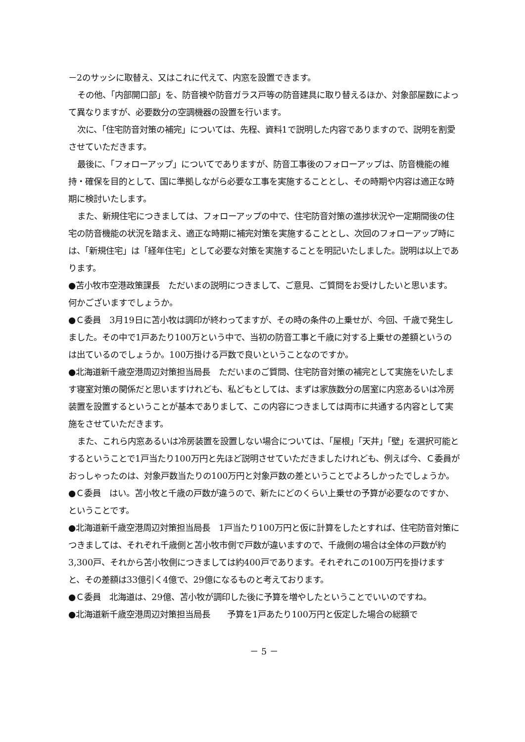－2のサッシに取替え、又はこれに代えて、内窓を設置できます。
その他、「内部開口部」を、防音襖や防音ガラス戸等の防音建具に取り替えるほか、対象部屋数によって異なりますが、必要数分の空調機器の設置を行います。
次に、「住宅防音対策の補完」については、先程、資料1で説明した内容でありますので、説明を割愛させていただきます。
最後に、「フォローアップ」についてでありますが、防音工事後のフォローアップは、防音機能の維持・確保を目的として、国に準拠しながら必要な工事を実施することとし、その時期や内容は適正な時期に検討いたします。
また、新規住宅につきましては、フォローアップの中で、住宅防音対策の進捗状況や一定期間後の住宅の防音機能の状況を踏まえ、適正な時期に補完対策を実施することとし、次回のフォローアップ時には、「新規住宅」は「経年住宅」として必要な対策を実施することを明記いたしました。説明は以上であります。
●苫小牧市空港政策課長　ただいまの説明につきまして、ご意見、ご質問をお受けしたいと思います。何かございますでしょうか。
●Ｃ委員　3月19日に苫小牧は調印が終わってますが、その時の条件の上乗せが、今回、千歳で発生しました。その中で1戸あたり100万という中で、当初の防音工事と千歳に対する上乗せの差額というのは出ているのでしょうか。100万掛ける戸数で良いということなのですか。
●北海道新千歳空港周辺対策担当局長　ただいまのご質問、住宅防音対策の補完として実施をいたします寝室対策の関係だと思いますけれども、私どもとしては、まずは家族数分の居室に内窓あるいは冷房装置を設置するということが基本でありまして、この内容につきましては両市に共通する内容として実施をさせていただきます。
また、これら内窓あるいは冷房装置を設置しない場合については、「屋根」「天井」「壁」を選択可能とするということで1戸当たり100万円と先ほど説明させていただきましたけれども、例えば今、Ｃ委員がおっしゃったのは、対象戸数当たりの100万円と対象戸数の差ということでよろしかったでしょうか。
●Ｃ委員　はい。苫小牧と千歳の戸数が違うので、新たにどのくらい上乗せの予算が必要なのですか、ということです。
●北海道新千歳空港周辺対策担当局長　1戸当たり100万円と仮に計算をしたとすれば、住宅防音対策につきましては、それぞれ千歳側と苫小牧市側で戸数が違いますので、千歳側の場合は全体の戸数が約3,300戸、それから苫小牧側につきましては約400戸であります。それぞれこの100万円を掛けますと、その差額は33億引く4億で、29億になるものと考えております。
●Ｃ委員　北海道は、29億、苫小牧が調印した後に予算を増やしたということでいいのですね。
●北海道新千歳空港周辺対策担当局長　　予算を1戸あたり100万円と仮定した場合の総額で
－ 5 －